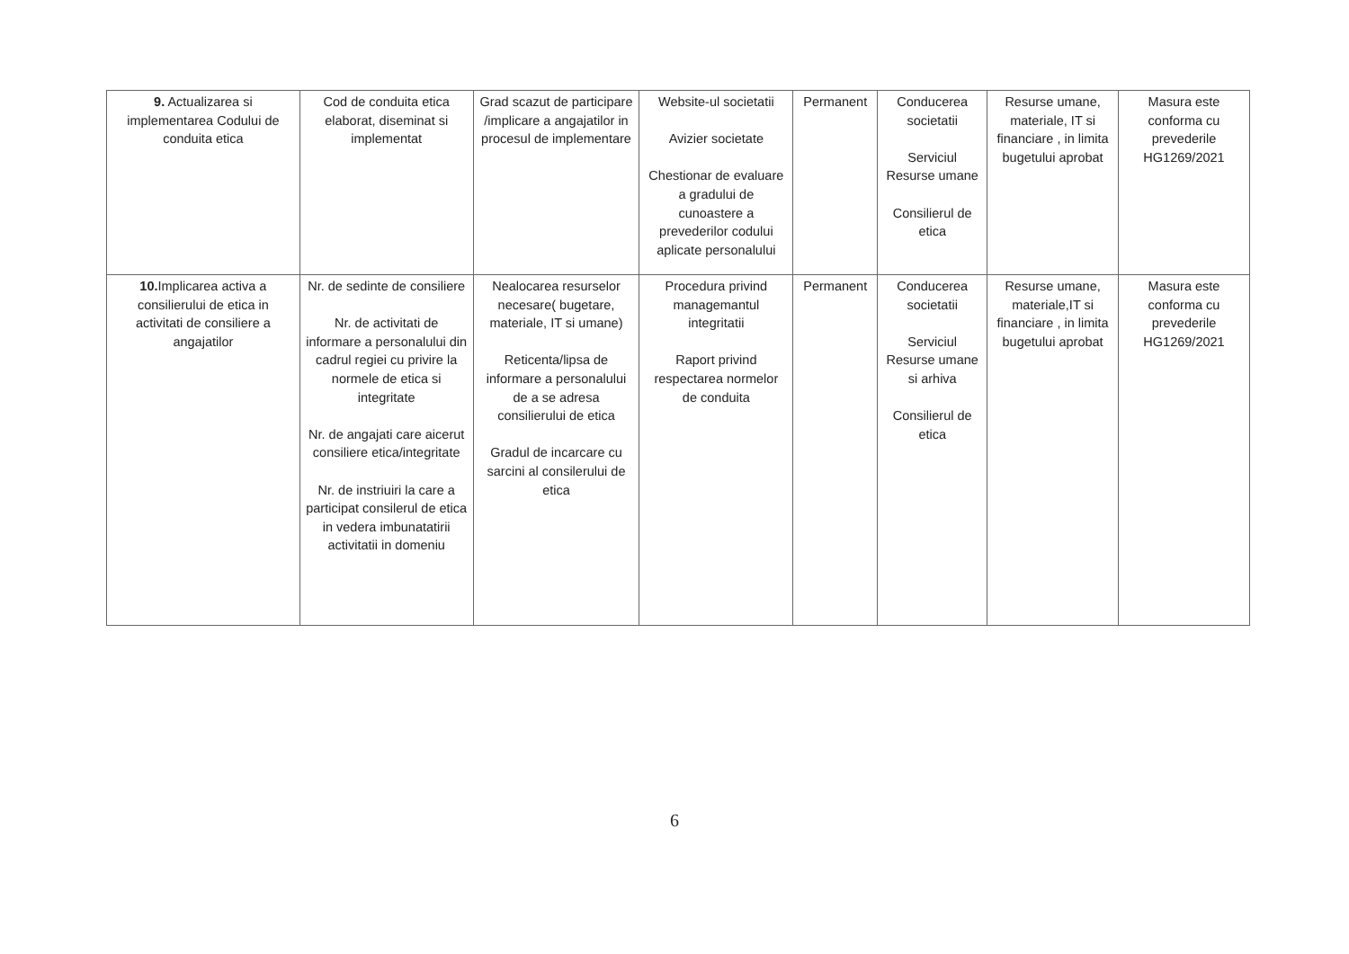| 9. Actualizarea si implementarea Codului de conduita etica | Cod de conduita etica elaborat, diseminat si implementat | Grad scazut de participare /implicare a angajatilor in procesul de implementare | Website-ul societatii Avizier societate Chestionar de evaluare a gradului de cunoastere a prevederilor codului aplicate personalului | Permanent | Conducerea societatii Serviciul Resurse umane Consilierul de etica | Resurse umane, materiale, IT si financiare , in limita bugetului aprobat | Masura este conforma cu prevederile HG1269/2021 |
| 10. Implicarea activa a consilierului de etica in activitati de consiliere a angajatilor | Nr. de sedinte de consiliere Nr. de activitati de informare a personalului din cadrul regiei cu privire la normele de etica si integritate Nr. de angajati care aicerut consiliere etica/integritate Nr. de instriuiri la care a participat consilerul de etica in vedera imbunatatirii activitatii in domeniu | Nealocarea resurselor necesare( bugetare, materiale, IT si umane) Reticenta/lipsa de informare a personalului de a se adresa consilierului de etica Gradul de incarcare cu sarcini al consilerului de etica | Procedura privind managemantul integritatii Raport privind respectarea normelor de conduita | Permanent | Conducerea societatii Serviciul Resurse umane si arhiva Consilierul de etica | Resurse umane, materiale,IT si financiare , in limita bugetului aprobat | Masura este conforma cu prevederile HG1269/2021 |
6